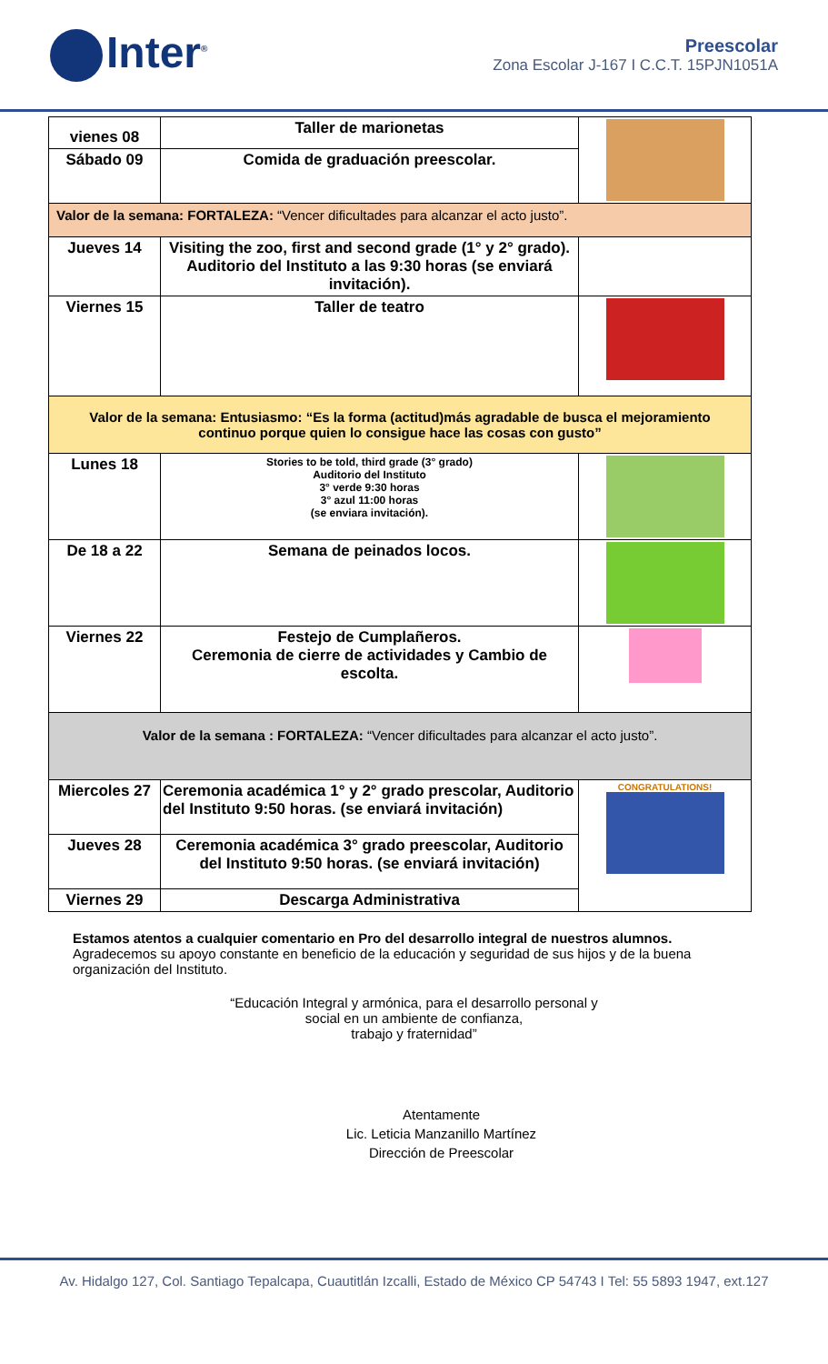Inter<sup>®</sup>
Preescolar
Zona Escolar J-167 I C.C.T. 15PJN1051A
| vienes 08 | Taller de marionetas | |
| Sábado 09 | Comida de graduación preescolar. | |
| Valor de la semana: FORTALEZA: “Vencer dificultades para alcanzar el acto justo”. | | |
| Jueves 14 | Visiting the zoo, first and second grade (1° y 2° grado). Auditorio del Instituto a las 9:30 horas (se enviará invitación). | |
| Viernes 15 | Taller de teatro | |
| Valor de la semana: Entusiasmo: “Es la forma (actitud)más agradable de busca el mejoramiento continuo porque quien lo consigue hace las cosas con gusto” | | |
| Lunes 18 | Stories to be told, third grade (3° grado) Auditorio del Instituto 3° verde 9:30 horas 3° azul 11:00 horas (se enviara invitación). | |
| De 18 a 22 | Semana de peinados locos. | |
| Viernes 22 | Festejo de Cumplañeros. Ceremonia de cierre de actividades y Cambio de escolta. | |
| Valor de la semana : FORTALEZA: “Vencer dificultades para alcanzar el acto justo”. | | |
| Miercoles 27 | Ceremonia académica 1° y 2° grado prescolar, Auditorio del Instituto 9:50 horas. (se enviará invitación) | CONGRATULATIONS! |
| Jueves 28 | Ceremonia académica 3° grado preescolar, Auditorio del Instituto 9:50 horas. (se enviará invitación) | |
| Viernes 29 | Descarga Administrativa | |
Estamos atentos a cualquier comentario en Pro del desarrollo integral de nuestros alumnos.
Agradecemos su apoyo constante en beneficio de la educación y seguridad de sus hijos y de la buena organización del Instituto.
“Educación Integral y armónica, para el desarrollo personal y
social en un ambiente de confianza,
trabajo y fraternidad”
Atentamente
Lic. Leticia Manzanillo Martínez
Dirección de Preescolar
Av. Hidalgo 127, Col. Santiago Tepalcapa, Cuautitlán Izcalli, Estado de México CP 54743 I Tel: 55 5893 1947, ext.127